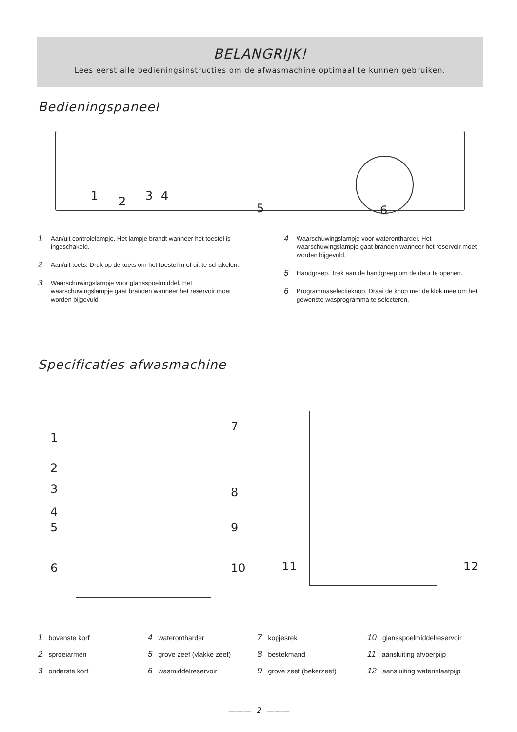BELANGRIJK!
Lees eerst alle bedieningsinstructies om de afwasmachine optimaal te kunnen gebruiken.
Bedieningspaneel
1 2 3 4
5 6
1 Aan/uit controlelampje. Het lampje brandt wanneer het toestel is ingeschakeld.
2 Aan/uit toets. Druk op de toets om het toestel in of uit te schakelen.
3 Waarschuwingslampje voor glansspoelmiddel. Het waarschuwingslampje gaat branden wanneer het reservoir moet worden bijgevuld.
4 Waarschuwingslampje voor waterontharder. Het waarschuwingslampje gaat branden wanneer het reservoir moet worden bijgevuld.
5 Handgreep. Trek aan de handgreep om de deur te openen.
6 Programmaselectieknop. Draai de knop met de klok mee om het gewenste wasprogramma te selecteren.
Specificaties afwasmachine
1
2
3
4
5
6
7
8
9
10 11 12
1 bovenste korf
4 waterontharder
7 kopjesrek
10 glansspoelmiddelreservoir
2 sproeiarmen
5 grove zeef (vlakke zeef)
8 bestekmand
11 aansluiting afvoerpijp
3 onderste korf
6 wasmiddelreservoir
9 grove zeef (bekerzeef)
12 aansluiting waterinlaatpijp
——— 2 ———